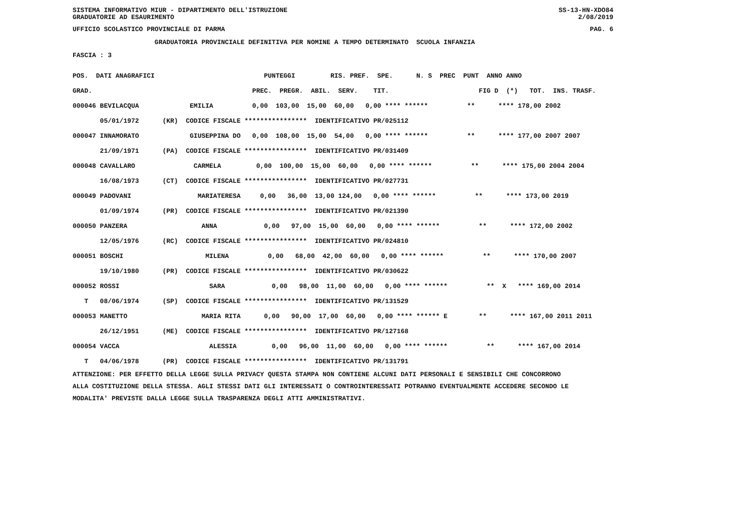SISTEMA INFORMATIVO MIUR - DIPARTIMENTO DELL'ISTRUZIONE SS-13-HN-XDO84
GRADUATORIE AD ESAURIMENTO 2/08/2019
UFFICIO SCOLASTICO PROVINCIALE DI PARMA PAG. 6
GRADUATORIA PROVINCIALE DEFINITIVA PER NOMINE A TEMPO DETERMINATO SCUOLA INFANZIA
FASCIA : 3
| POS. DATI ANAGRAFICI | PUNTEGGI RIS. PREF. SPE. N. S PREC PUNT ANNO ANNO |
| --- | --- |
| GRAD. | PREC. PREGR. ABIL. SERV. TIT. FIG D (*) TOT. INS. TRASF. |
| 000046 BEVILACQUA | EMILIA 0,00 103,00 15,00 60,00 0,00 **** ****** ** **** 178,00 2002 |
| 05/01/1972 | (KR) CODICE FISCALE **************** IDENTIFICATIVO PR/025112 |
| 000047 INNAMORATO | GIUSEPPINA DO 0,00 108,00 15,00 54,00 0,00 **** ****** ** **** 177,00 2007 2007 |
| 21/09/1971 | (PA) CODICE FISCALE **************** IDENTIFICATIVO PR/031409 |
| 000048 CAVALLARO | CARMELA 0,00 100,00 15,00 60,00 0,00 **** ****** ** **** 175,00 2004 2004 |
| 16/08/1973 | (CT) CODICE FISCALE **************** IDENTIFICATIVO PR/027731 |
| 000049 PADOVANI | MARIATERESA 0,00 36,00 13,00 124,00 0,00 **** ****** ** **** 173,00 2019 |
| 01/09/1974 | (PR) CODICE FISCALE **************** IDENTIFICATIVO PR/021390 |
| 000050 PANZERA | ANNA 0,00 97,00 15,00 60,00 0,00 **** ****** ** **** 172,00 2002 |
| 12/05/1976 | (RC) CODICE FISCALE **************** IDENTIFICATIVO PR/024810 |
| 000051 BOSCHI | MILENA 0,00 68,00 42,00 60,00 0,00 **** ****** ** **** 170,00 2007 |
| 19/10/1980 | (PR) CODICE FISCALE **************** IDENTIFICATIVO PR/030622 |
| 000052 ROSSI | SARA 0,00 98,00 11,00 60,00 0,00 **** ****** ** X **** 169,00 2014 |
| T 08/06/1974 | (SP) CODICE FISCALE **************** IDENTIFICATIVO PR/131529 |
| 000053 MANETTO | MARIA RITA 0,00 90,00 17,00 60,00 0,00 **** ****** E ** **** 167,00 2011 2011 |
| 26/12/1951 | (ME) CODICE FISCALE **************** IDENTIFICATIVO PR/127168 |
| 000054 VACCA | ALESSIA 0,00 96,00 11,00 60,00 0,00 **** ****** ** **** 167,00 2014 |
| T 04/06/1978 | (PR) CODICE FISCALE **************** IDENTIFICATIVO PR/131791 |
ATTENZIONE: PER EFFETTO DELLA LEGGE SULLA PRIVACY QUESTA STAMPA NON CONTIENE ALCUNI DATI PERSONALI E SENSIBILI CHE CONCORRONO ALLA COSTITUZIONE DELLA STESSA. AGLI STESSI DATI GLI INTERESSATI O CONTROINTERESSATI POTRANNO EVENTUALMENTE ACCEDERE SECONDO LE MODALITA' PREVISTE DALLA LEGGE SULLA TRASPARENZA DEGLI ATTI AMMINISTRATIVI.